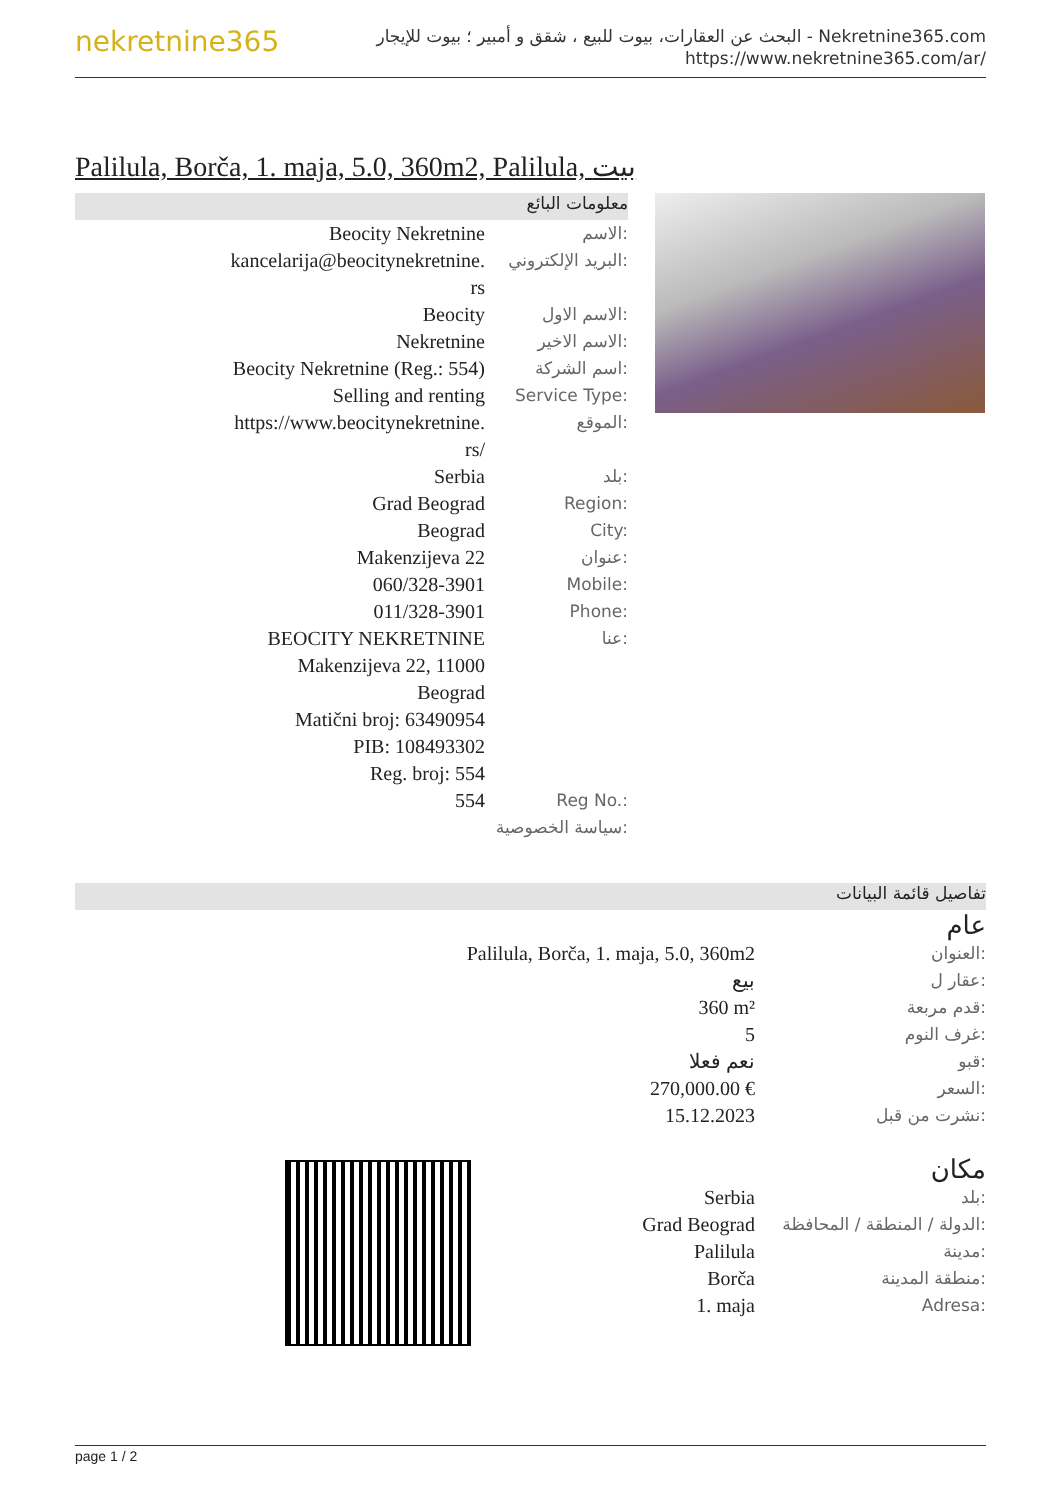nekretnine365
البحث عن العقارات، بيوت للبيع ، شقق و أمبير ؛ بيوت للإيجار - Nekretnine365.com
https://www.nekretnine365.com/ar/
Palilula, Borča, 1. maja, 5.0, 360m2, Palilula, بيت
معلومات البائع
| Beocity Nekretnine | الاسم: |
| kancelarija@beocitynekretnine. rs | البريد الإلكتروني: |
| Beocity | الاسم الاول: |
| Nekretnine | الاسم الاخير: |
| Beocity Nekretnine (Reg.: 554) | اسم الشركة: |
| Selling and renting | Service Type: |
| https://www.beocitynekretnine. rs/ | الموقع: |
| Serbia | بلد: |
| Grad Beograd | Region: |
| Beograd | City: |
| Makenzijeva 22 | عنوان: |
| 060/328-3901 | Mobile: |
| 011/328-3901 | Phone: |
| BEOCITY NEKRETNINE Makenzijeva 22, 11000 Beograd Matični broj: 63490954 PIB: 108493302 Reg. broj: 554 | عنا: |
| 554 | Reg No.: |
| سياسة الخصوصية: | |
تفاصيل قائمة البيانات
عام
| Palilula, Borča, 1. maja, 5.0, 360m2 | العنوان: |
| بيع | عقار ل: |
| 360 m² | قدم مربعة: |
| 5 | غرف النوم: |
| نعم فعلا | قبو: |
| 270,000.00 € | السعر: |
| 15.12.2023 | نشرت من قبل: |
مكان
| Serbia | بلد: |
| Grad Beograd | الدولة / المنطقة / المحافظة: |
| Palilula | مدينة: |
| Borča | منطقة المدينة: |
| 1. maja | Adresa: |
page 1 / 2